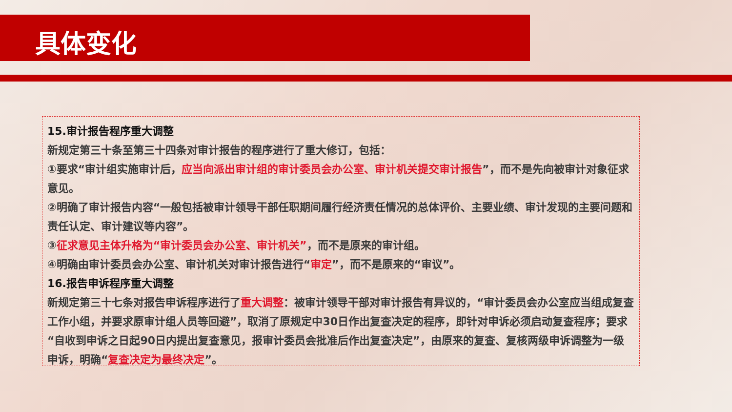具体变化
15.审计报告程序重大调整
新规定第三十条至第三十四条对审计报告的程序进行了重大修订，包括：
①要求“审计组实施审计后，应当向派出审计组的审计委员会办公室、审计机关提交审计报告”，而不是先向被审计对象征求意见。
②明确了审计报告内容“一般包括被审计领导干部任职期间履行经济责任情况的总体评价、主要业绩、审计发现的主要问题和责任认定、审计建议等内容”。
③征求意见主体升格为“审计委员会办公室、审计机关”，而不是原来的审计组。
④明确由审计委员会办公室、审计机关对审计报告进行“审定”，而不是原来的“审议”。
16.报告申诉程序重大调整
新规定第三十七条对报告申诉程序进行了重大调整：被审计领导干部对审计报告有异议的，“审计委员会办公室应当组成复查工作小组，并要求原审计组人员等回避”，取消了原规定中30日作出复查决定的程序，即针对申诉必须启动复查程序；要求“自收到申诉之日起90日内提出复查意见，报审计委员会批准后作出复查决定”，由原来的复查、复核两级申诉调整为一级申诉，明确“复查决定为最终决定”。